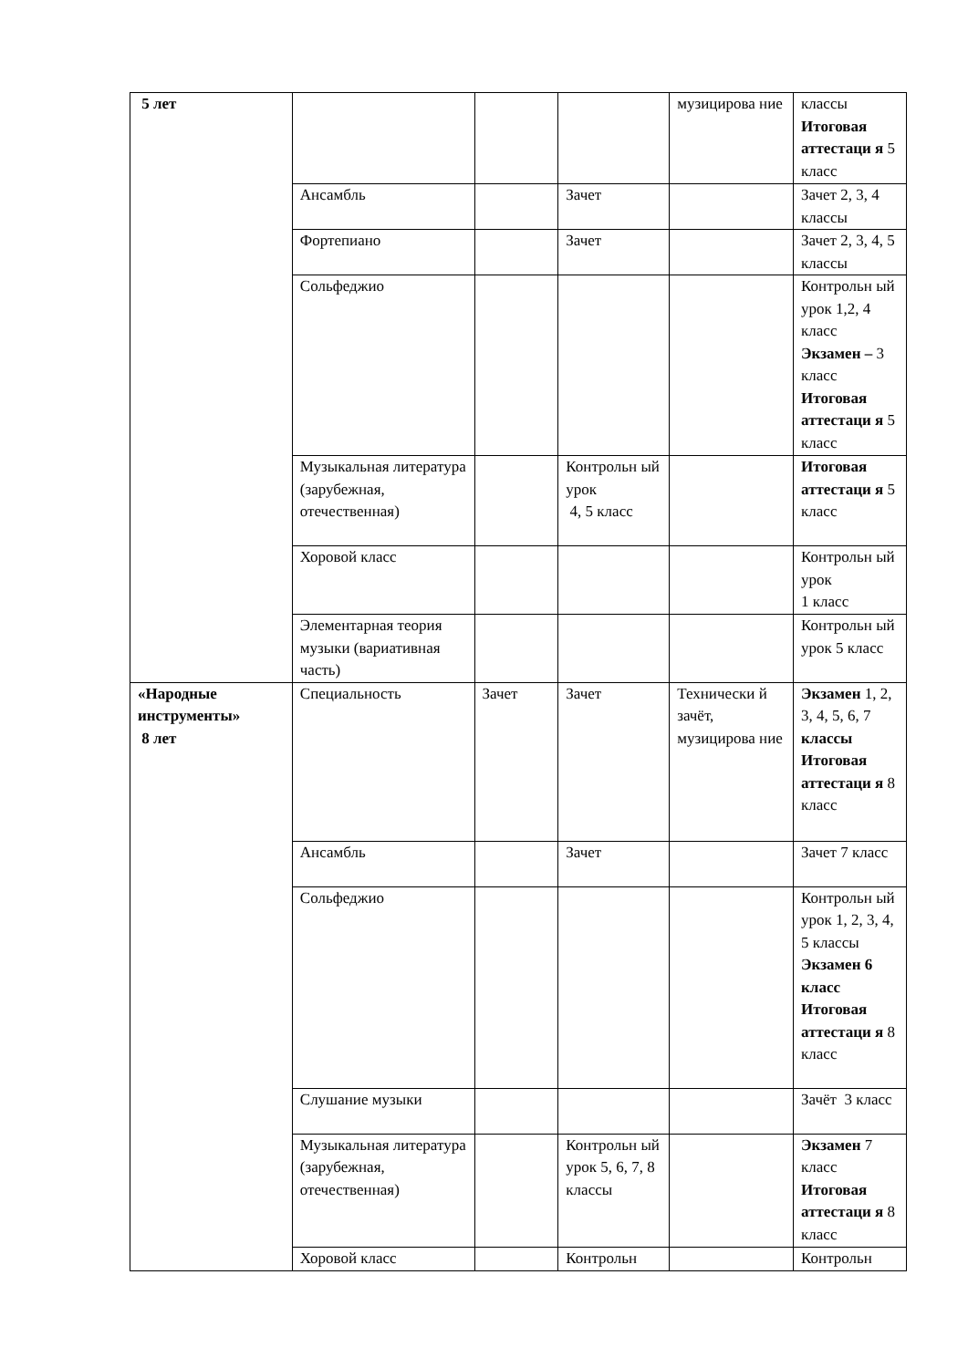| 5 лет | | | | музицирова ние | классы Итоговая аттестаци я 5 класс |
| | Ансамбль | | Зачет | | Зачет 2, 3, 4 классы |
| | Фортепиано | | Зачет | | Зачет 2, 3, 4, 5 классы |
| | Сольфеджио | | | | Контрольн ый урок 1,2, 4 класс Экзамен – 3 класс Итоговая аттестаци я 5 класс |
| | Музыкальная литература (зарубежная, отечественная) | | Контрольн ый урок 4, 5 класс | | Итоговая аттестаци я 5 класс |
| | Хоровой класс | | | | Контрольн ый урок 1 класс |
| | Элементарная теория музыки (вариативная часть) | | | | Контрольн ый урок 5 класс |
| «Народные инструменты» 8 лет | Специальность | Зачет | Зачет | Технически й зачёт, музицирова ние | Экзамен 1, 2, 3, 4, 5, 6, 7 классы Итоговая аттестаци я 8 класс |
| | Ансамбль | | Зачет | | Зачет 7 класс |
| | Сольфеджио | | | | Контрольн ый урок 1, 2, 3, 4, 5 классы Экзамен 6 класс Итоговая аттестаци я 8 класс |
| | Слушание музыки | | | | Зачёт 3 класс |
| | Музыкальная литература (зарубежная, отечественная) | | Контрольн ый урок 5, 6, 7, 8 классы | | Экзамен 7 класс Итоговая аттестаци я 8 класс |
| | Хоровой класс | | Контрольн | | Контрольн |